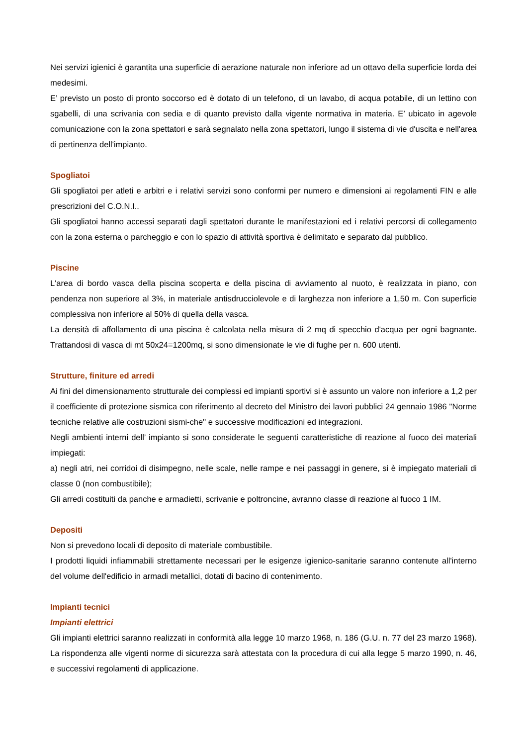Nei servizi igienici è garantita una superficie di aerazione naturale non inferiore ad un ottavo della superficie lorda dei medesimi.
E’ previsto un posto di pronto soccorso ed è dotato di un telefono, di un lavabo, di acqua potabile, di un lettino con sgabelli, di una scrivania con sedia e di quanto previsto dalla vigente normativa in materia. E’ ubicato in agevole comunicazione con la zona spettatori e sarà segnalato nella zona spettatori, lungo il sistema di vie d'uscita e nell'area di pertinenza dell'impianto.
Spogliatoi
Gli spogliatoi per atleti e arbitri e i relativi servizi sono conformi per numero e dimensioni ai regolamenti FIN e alle prescrizioni del C.O.N.I..
Gli spogliatoi hanno accessi separati dagli spettatori durante le manifestazioni ed i relativi percorsi di collegamento con la zona esterna o parcheggio e con lo spazio di attività sportiva è delimitato e separato dal pubblico.
Piscine
L'area di bordo vasca della piscina scoperta e della piscina di avviamento al nuoto, è realizzata in piano, con pendenza non superiore al 3%, in materiale antisdrucciolevole e di larghezza non inferiore a 1,50 m. Con superficie complessiva non inferiore al 50% di quella della vasca.
La densità di affollamento di una piscina è calcolata nella misura di 2 mq di specchio d'acqua per ogni bagnante. Trattandosi di vasca di mt 50x24=1200mq, si sono dimensionate le vie di fughe per n. 600 utenti.
Strutture, finiture ed arredi
Ai fini del dimensionamento strutturale dei complessi ed impianti sportivi si è assunto un valore non inferiore a 1,2 per il coefficiente di protezione sismica con riferimento al decreto del Ministro dei lavori pubblici 24 gennaio 1986 "Norme tecniche relative alle costruzioni sismi-che" e successive modificazioni ed integrazioni.
Negli ambienti interni dell’ impianto si sono considerate le seguenti caratteristiche di reazione al fuoco dei materiali impiegati:
a) negli atri, nei corridoi di disimpegno, nelle scale, nelle rampe e nei passaggi in genere, si è impiegato materiali di classe 0 (non combustibile);
Gli arredi costituiti da panche e armadietti, scrivanie e poltroncine, avranno classe di reazione al fuoco 1 IM.
Depositi
Non si prevedono locali di deposito di materiale combustibile.
I prodotti liquidi infiammabili strettamente necessari per le esigenze igienico-sanitarie saranno contenute all'interno del volume dell'edificio in armadi metallici, dotati di bacino di contenimento.
Impianti tecnici
Impianti elettrici
Gli impianti elettrici saranno realizzati in conformità alla legge 10 marzo 1968, n. 186 (G.U. n. 77 del 23 marzo 1968). La rispondenza alle vigenti norme di sicurezza sarà attestata con la procedura di cui alla legge 5 marzo 1990, n. 46, e successivi regolamenti di applicazione.